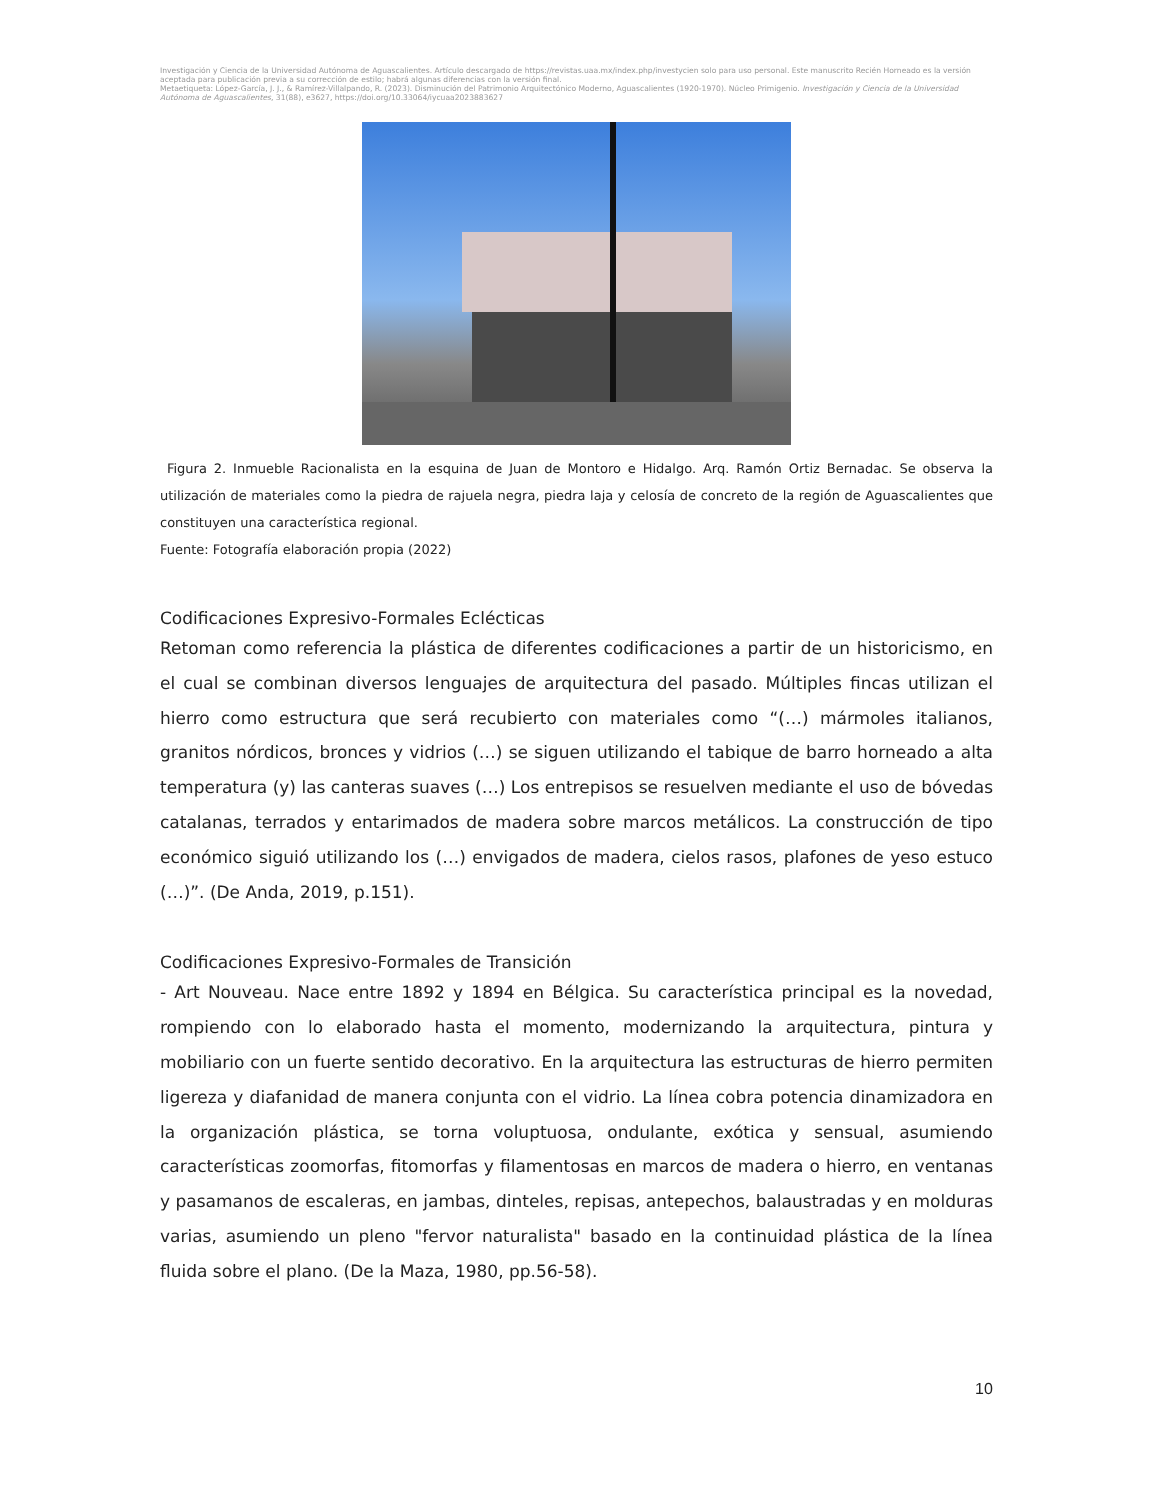Investigación y Ciencia de la Universidad Autónoma de Aguascalientes. Artículo descargado de https://revistas.uaa.mx/index.php/investycien solo para uso personal. Este manuscrito Recién Horneado es la versión aceptada para publicación previa a su corrección de estilo; habrá algunas diferencias con la versión final.
Metaetiqueta: López-García, J. J., & Ramírez-Villalpando, R. (2023). Disminución del Patrimonio Arquitectónico Moderno, Aguascalientes (1920-1970). Núcleo Primigenio. Investigación y Ciencia de la Universidad Autónoma de Aguascalientes, 31(88), e3627, https://doi.org/10.33064/iycuaa2023883627
Figura 2. Inmueble Racionalista en la esquina de Juan de Montoro e Hidalgo. Arq. Ramón Ortiz Bernadac. Se observa la utilización de materiales como la piedra de rajuela negra, piedra laja y celosía de concreto de la región de Aguascalientes que constituyen una característica regional.
Fuente: Fotografía elaboración propia (2022)
Codificaciones Expresivo-Formales Eclécticas
Retoman como referencia la plástica de diferentes codificaciones a partir de un historicismo, en el cual se combinan diversos lenguajes de arquitectura del pasado. Múltiples fincas utilizan el hierro como estructura que será recubierto con materiales como “(…) mármoles italianos, granitos nórdicos, bronces y vidrios (…) se siguen utilizando el tabique de barro horneado a alta temperatura (y) las canteras suaves (…) Los entrepisos se resuelven mediante el uso de bóvedas catalanas, terrados y entarimados de madera sobre marcos metálicos. La construcción de tipo económico siguió utilizando los (…) envigados de madera, cielos rasos, plafones de yeso estuco (…)”. (De Anda, 2019, p.151).
Codificaciones Expresivo-Formales de Transición
- Art Nouveau. Nace entre 1892 y 1894 en Bélgica. Su característica principal es la novedad, rompiendo con lo elaborado hasta el momento, modernizando la arquitectura, pintura y mobiliario con un fuerte sentido decorativo. En la arquitectura las estructuras de hierro permiten ligereza y diafanidad de manera conjunta con el vidrio. La línea cobra potencia dinamizadora en la organización plástica, se torna voluptuosa, ondulante, exótica y sensual, asumiendo características zoomorfas, fitomorfas y filamentosas en marcos de madera o hierro, en ventanas y pasamanos de escaleras, en jambas, dinteles, repisas, antepechos, balaustradas y en molduras varias, asumiendo un pleno "fervor naturalista" basado en la continuidad plástica de la línea fluida sobre el plano. (De la Maza, 1980, pp.56-58).
10